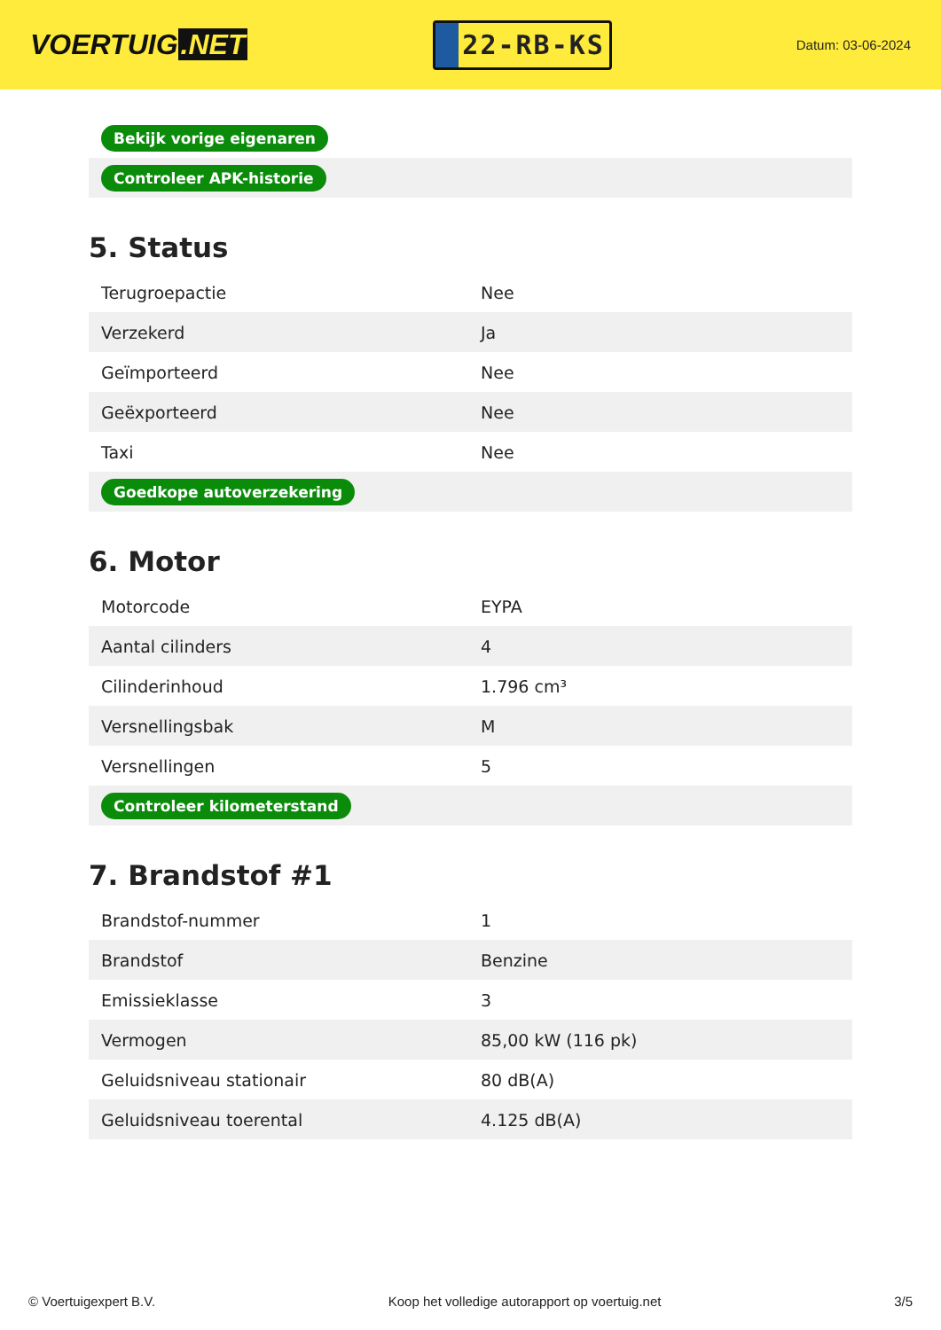VOERTUIG.NET
22-RB-KS
Datum: 03-06-2024
| Bekijk vorige eigenaren |
| Controleer APK-historie |
5. Status
| Terugroepactie | Nee |
| Verzekerd | Ja |
| Geïmporteerd | Nee |
| Geëxporteerd | Nee |
| Taxi | Nee |
| Goedkope autoverzekering | |
6. Motor
| Motorcode | EYPA |
| Aantal cilinders | 4 |
| Cilinderinhoud | 1.796 cm³ |
| Versnellingsbak | M |
| Versnellingen | 5 |
| Controleer kilometerstand | |
7. Brandstof #1
| Brandstof-nummer | 1 |
| Brandstof | Benzine |
| Emissieklasse | 3 |
| Vermogen | 85,00 kW (116 pk) |
| Geluidsniveau stationair | 80 dB(A) |
| Geluidsniveau toerental | 4.125 dB(A) |
© Voertuigexpert B.V. Koop het volledige autorapport op voertuig.net 3/5